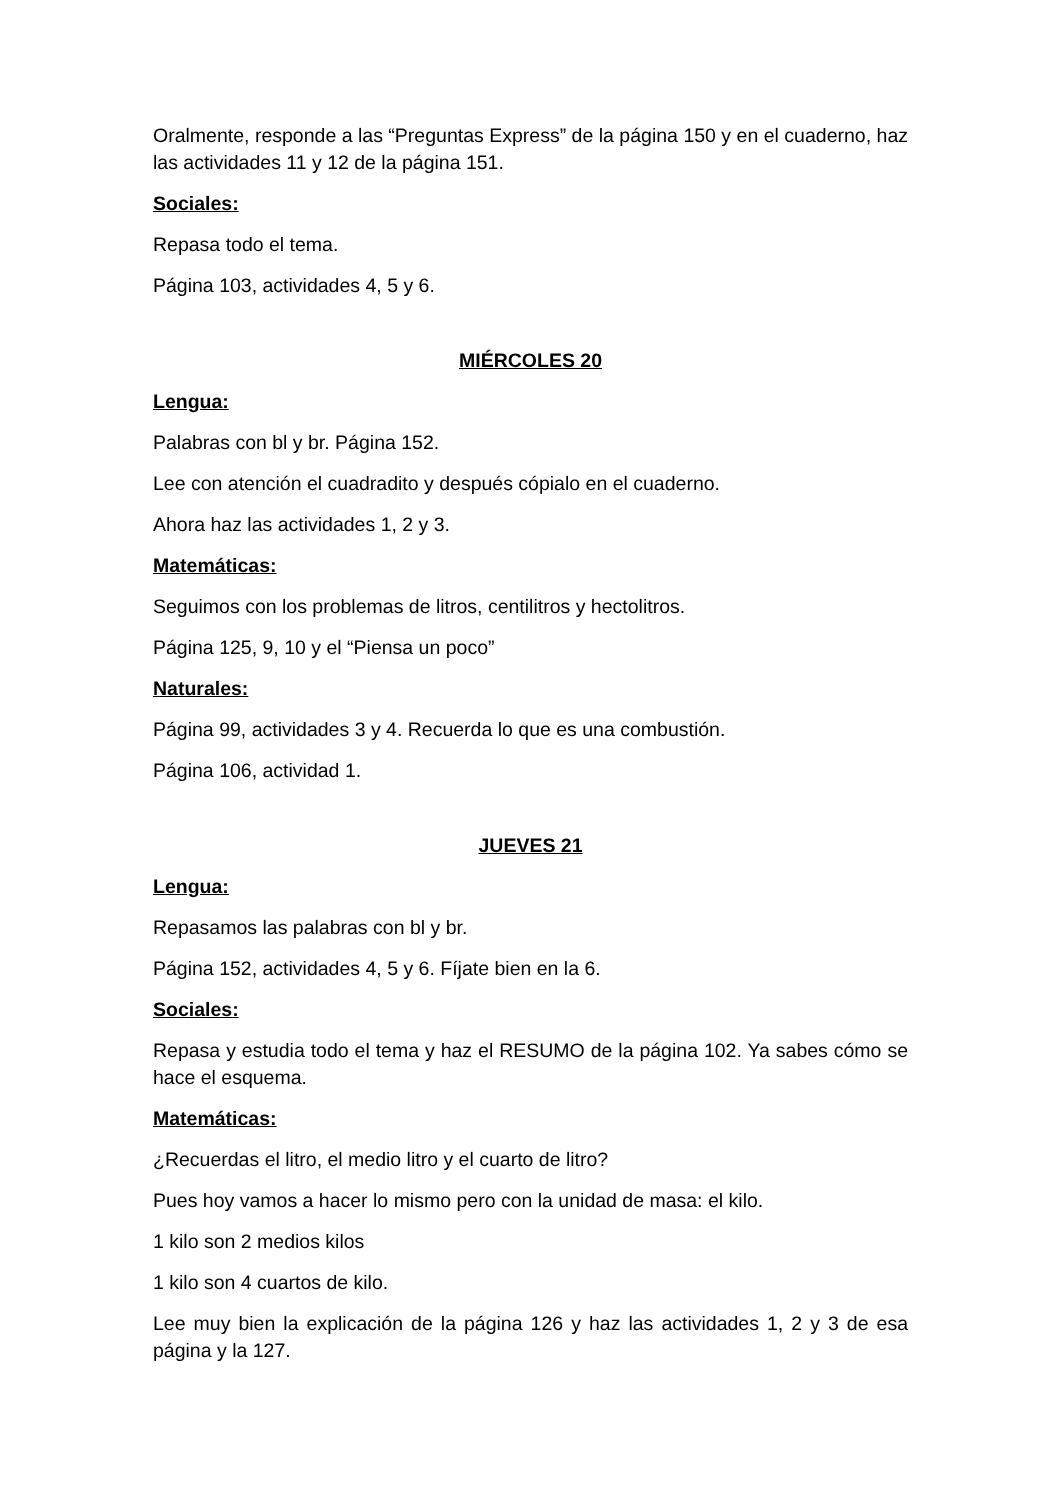Oralmente, responde a las “Preguntas Express” de la página 150 y en el cuaderno, haz las actividades 11 y 12 de la página 151.
Sociales:
Repasa todo el tema.
Página 103, actividades 4, 5 y 6.
MIÉRCOLES 20
Lengua:
Palabras con bl y br. Página 152.
Lee con atención el cuadradito y después cópialo en el cuaderno.
Ahora haz las actividades 1, 2 y 3.
Matemáticas:
Seguimos con los problemas de litros, centilitros y hectolitros.
Página 125, 9, 10 y el “Piensa un poco”
Naturales:
Página 99, actividades 3 y 4. Recuerda lo que es una combustión.
Página 106, actividad 1.
JUEVES 21
Lengua:
Repasamos las palabras con bl y br.
Página 152, actividades 4, 5 y 6. Fíjate bien en la 6.
Sociales:
Repasa y estudia todo el tema y haz el RESUMO de la página 102. Ya sabes cómo se hace el esquema.
Matemáticas:
¿Recuerdas el litro, el medio litro y el cuarto de litro?
Pues hoy vamos a hacer lo mismo pero con la unidad de masa: el kilo.
1 kilo son 2 medios kilos
1 kilo son 4 cuartos de kilo.
Lee muy bien la explicación de la página 126 y haz las actividades 1, 2 y 3 de esa página y la 127.